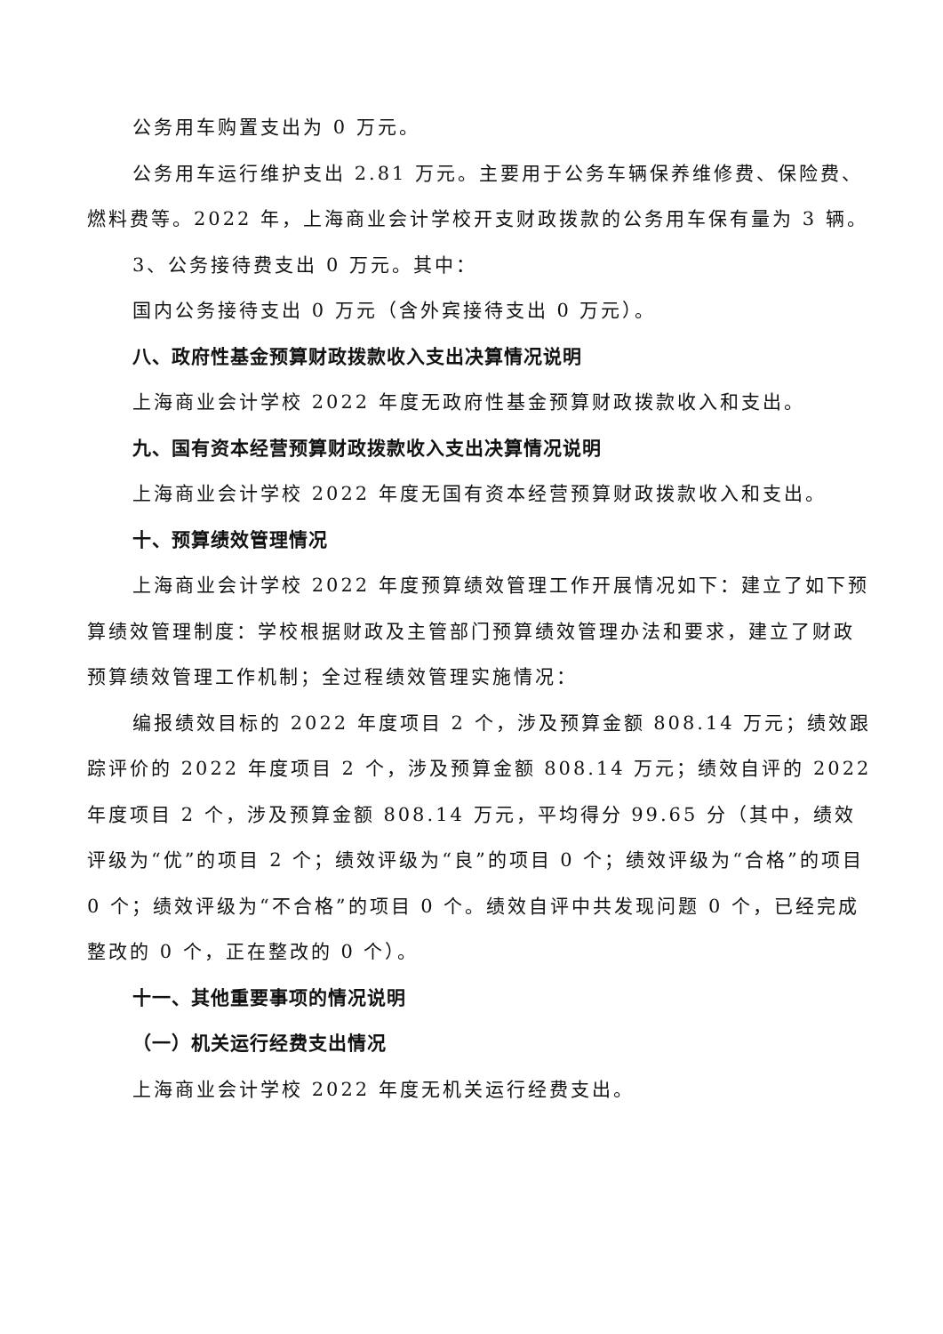公务用车购置支出为 0 万元。
公务用车运行维护支出 2.81 万元。主要用于公务车辆保养维修费、保险费、燃料费等。2022 年，上海商业会计学校开支财政拨款的公务用车保有量为 3 辆。
3、公务接待费支出 0 万元。其中：
国内公务接待支出 0 万元（含外宾接待支出 0 万元）。
八、政府性基金预算财政拨款收入支出决算情况说明
上海商业会计学校 2022 年度无政府性基金预算财政拨款收入和支出。
九、国有资本经营预算财政拨款收入支出决算情况说明
上海商业会计学校 2022 年度无国有资本经营预算财政拨款收入和支出。
十、预算绩效管理情况
上海商业会计学校 2022 年度预算绩效管理工作开展情况如下：建立了如下预算绩效管理制度：学校根据财政及主管部门预算绩效管理办法和要求，建立了财政预算绩效管理工作机制；全过程绩效管理实施情况：
编报绩效目标的 2022 年度项目 2 个，涉及预算金额 808.14 万元；绩效跟踪评价的 2022 年度项目 2 个，涉及预算金额 808.14 万元；绩效自评的 2022 年度项目 2 个，涉及预算金额 808.14 万元，平均得分 99.65 分（其中，绩效评级为“优”的项目 2 个；绩效评级为“良”的项目 0 个；绩效评级为“合格”的项目 0 个；绩效评级为“不合格”的项目 0 个。绩效自评中共发现问题 0 个，已经完成整改的 0 个，正在整改的 0 个）。
十一、其他重要事项的情况说明
（一）机关运行经费支出情况
上海商业会计学校 2022 年度无机关运行经费支出。